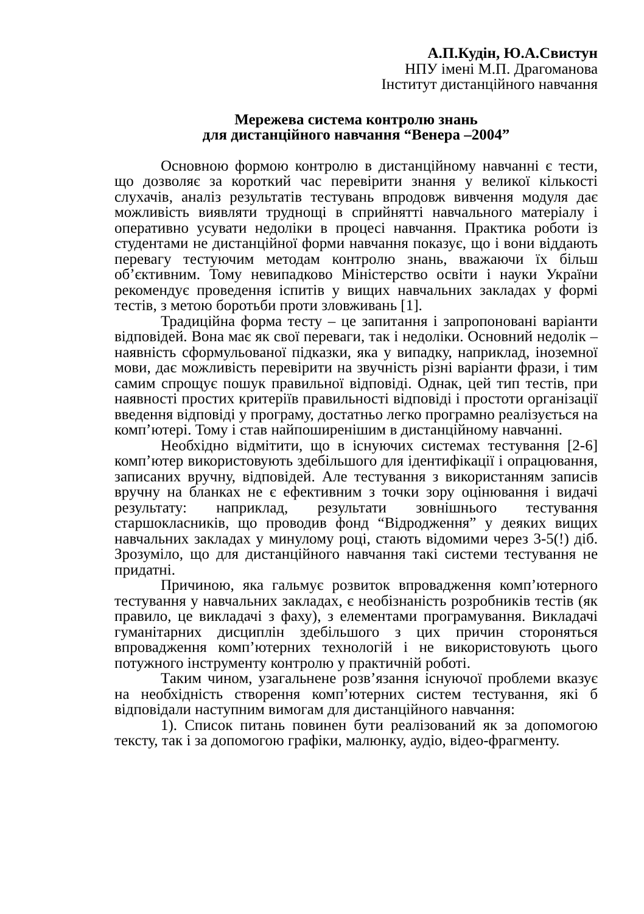А.П.Кудін, Ю.А.Свистун
НПУ імені М.П. Драгоманова
Інститут дистанційного навчання
Мережева система контролю знань
для дистанційного навчання “Венера –2004”
Основною формою контролю в дистанційному навчанні є тести, що дозволяє за короткий час перевірити знання у великої кількості слухачів, аналіз результатів тестувань впродовж вивчення модуля дає можливість виявляти труднощі в сприйнятті навчального матеріалу і оперативно усувати недоліки в процесі навчання. Практика роботи із студентами не дистанційної форми навчання показує, що і вони віддають перевагу тестуючим методам контролю знань, вважаючи їх більш об’єктивним. Тому невипадково Міністерство освіти і науки України рекомендує проведення іспитів у вищих навчальних закладах у формі тестів, з метою боротьби проти зловживань [1].
Традиційна форма тесту – це запитання і запропоновані варіанти відповідей. Вона має як свої переваги, так і недоліки. Основний недолік – наявність сформульованої підказки, яка у випадку, наприклад, іноземної мови, дає можливість перевірити на звучність різні варіанти фрази, і тим самим спрощує пошук правильної відповіді. Однак, цей тип тестів, при наявності простих критеріїв правильності відповіді і простоти організації введення відповіді у програму, достатньо легко програмно реалізується на комп’ютері. Тому і став найпоширенішим в дистанційному навчанні.
Необхідно відмітити, що в існуючих системах тестування [2-6] комп’ютер використовують здебільшого для ідентифікації і опрацювання, записаних вручну, відповідей. Але тестування з використанням записів вручну на бланках не є ефективним з точки зору оцінювання і видачі результату: наприклад, результати зовнішнього тестування старшокласників, що проводив фонд “Відродження” у деяких вищих навчальних закладах у минулому році, стають відомими через 3-5(!) діб. Зрозуміло, що для дистанційного навчання такі системи тестування не придатні.
Причиною, яка гальмує розвиток впровадження комп’ютерного тестування у навчальних закладах, є необізнаність розробників тестів (як правило, це викладачі з фаху), з елементами програмування. Викладачі гуманітарних дисциплін здебільшого з цих причин стороняться впровадження комп’ютерних технологій і не використовують цього потужного інструменту контролю у практичній роботі.
Таким чином, узагальнене розв’язання існуючої проблеми вказує на необхідність створення комп’ютерних систем тестування, які б відповідали наступним вимогам для дистанційного навчання:
1). Список питань повинен бути реалізований як за допомогою тексту, так і за допомогою графіки, малюнку, аудіо, відео-фрагменту.